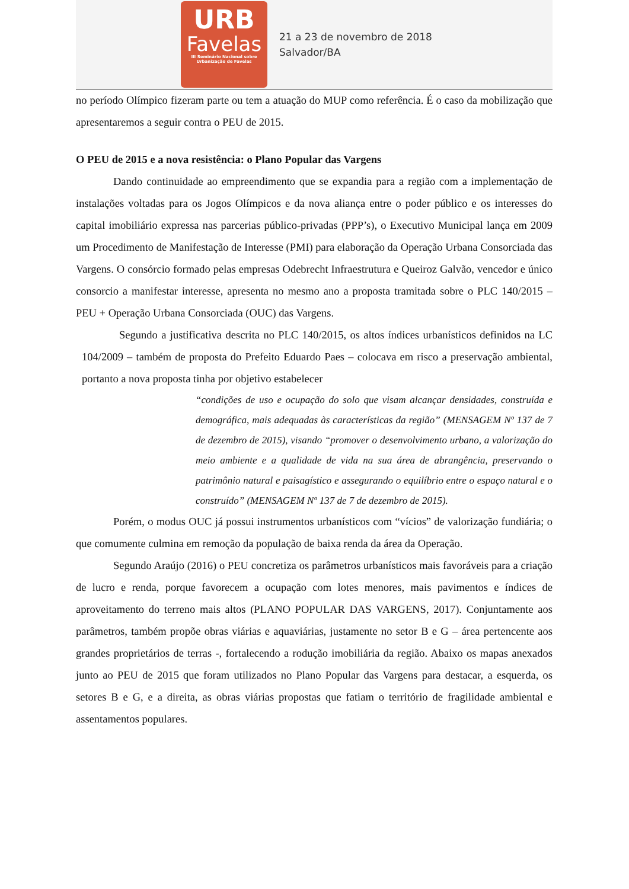URB
Favelas
III Seminário Nacional sobre
Urbanização de Favelas
21 a 23 de novembro de 2018
Salvador/BA
no período Olímpico fizeram parte ou tem a atuação do MUP como referência. É o caso da mobilização que apresentaremos a seguir contra o PEU de 2015.
O PEU de 2015 e a nova resistência: o Plano Popular das Vargens
Dando continuidade ao empreendimento que se expandia para a região com a implementação de instalações voltadas para os Jogos Olímpicos e da nova aliança entre o poder público e os interesses do capital imobiliário expressa nas parcerias público-privadas (PPP’s), o Executivo Municipal lança em 2009 um Procedimento de Manifestação de Interesse (PMI) para elaboração da Operação Urbana Consorciada das Vargens. O consórcio formado pelas empresas Odebrecht Infraestrutura e Queiroz Galvão, vencedor e único consorcio a manifestar interesse, apresenta no mesmo ano a proposta tramitada sobre o PLC 140/2015 – PEU + Operação Urbana Consorciada (OUC) das Vargens.
Segundo a justificativa descrita no PLC 140/2015, os altos índices urbanísticos definidos na LC 104/2009 – também de proposta do Prefeito Eduardo Paes – colocava em risco a preservação ambiental, portanto a nova proposta tinha por objetivo estabelecer
“condições de uso e ocupação do solo que visam alcançar densidades, construída e demográfica, mais adequadas às características da região” (MENSAGEM Nº 137 de 7 de dezembro de 2015), visando “promover o desenvolvimento urbano, a valorização do meio ambiente e a qualidade de vida na sua área de abrangência, preservando o patrimônio natural e paisagístico e assegurando o equilíbrio entre o espaço natural e o construído” (MENSAGEM Nº 137 de 7 de dezembro de 2015).
Porém, o modus OUC já possui instrumentos urbanísticos com “vícios” de valorização fundiária; o que comumente culmina em remoção da população de baixa renda da área da Operação.
Segundo Araújo (2016) o PEU concretiza os parâmetros urbanísticos mais favoráveis para a criação de lucro e renda, porque favorecem a ocupação com lotes menores, mais pavimentos e índices de aproveitamento do terreno mais altos (PLANO POPULAR DAS VARGENS, 2017). Conjuntamente aos parâmetros, também propõe obras viárias e aquaviárias, justamente no setor B e G – área pertencente aos grandes proprietários de terras -, fortalecendo a rodução imobiliária da região. Abaixo os mapas anexados junto ao PEU de 2015 que foram utilizados no Plano Popular das Vargens para destacar, a esquerda, os setores B e G, e a direita, as obras viárias propostas que fatiam o território de fragilidade ambiental e assentamentos populares.